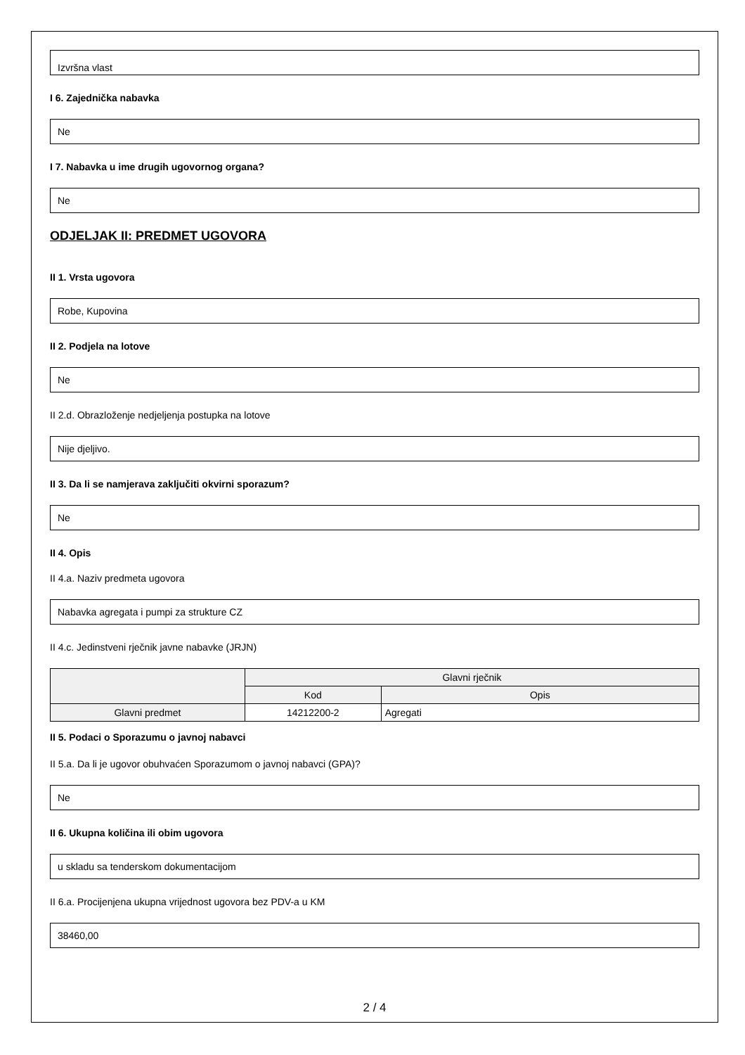Izvršna vlast
I 6. Zajednička nabavka
Ne
I 7. Nabavka u ime drugih ugovornog organa?
Ne
ODJELJAK II: PREDMET UGOVORA
II 1. Vrsta ugovora
Robe, Kupovina
II 2. Podjela na lotove
Ne
II 2.d. Obrazloženje nedjeljenja postupka na lotove
Nije djeljivo.
II 3. Da li se namjerava zaključiti okvirni sporazum?
Ne
II 4. Opis
II 4.a. Naziv predmeta ugovora
Nabavka agregata i pumpi za strukture CZ
II 4.c. Jedinstveni rječnik javne nabavke (JRJN)
| | Glavni rječnik | |
| --- | --- | --- |
| | Kod | Opis |
| Glavni predmet | 14212200-2 | Agregati |
II 5. Podaci o Sporazumu o javnoj nabavci
II 5.a. Da li je ugovor obuhvaćen Sporazumom o javnoj nabavci (GPA)?
Ne
II 6. Ukupna količina ili obim ugovora
u skladu sa tenderskom dokumentacijom
II 6.a. Procijenjena ukupna vrijednost ugovora bez PDV-a u KM
38460,00
2 / 4